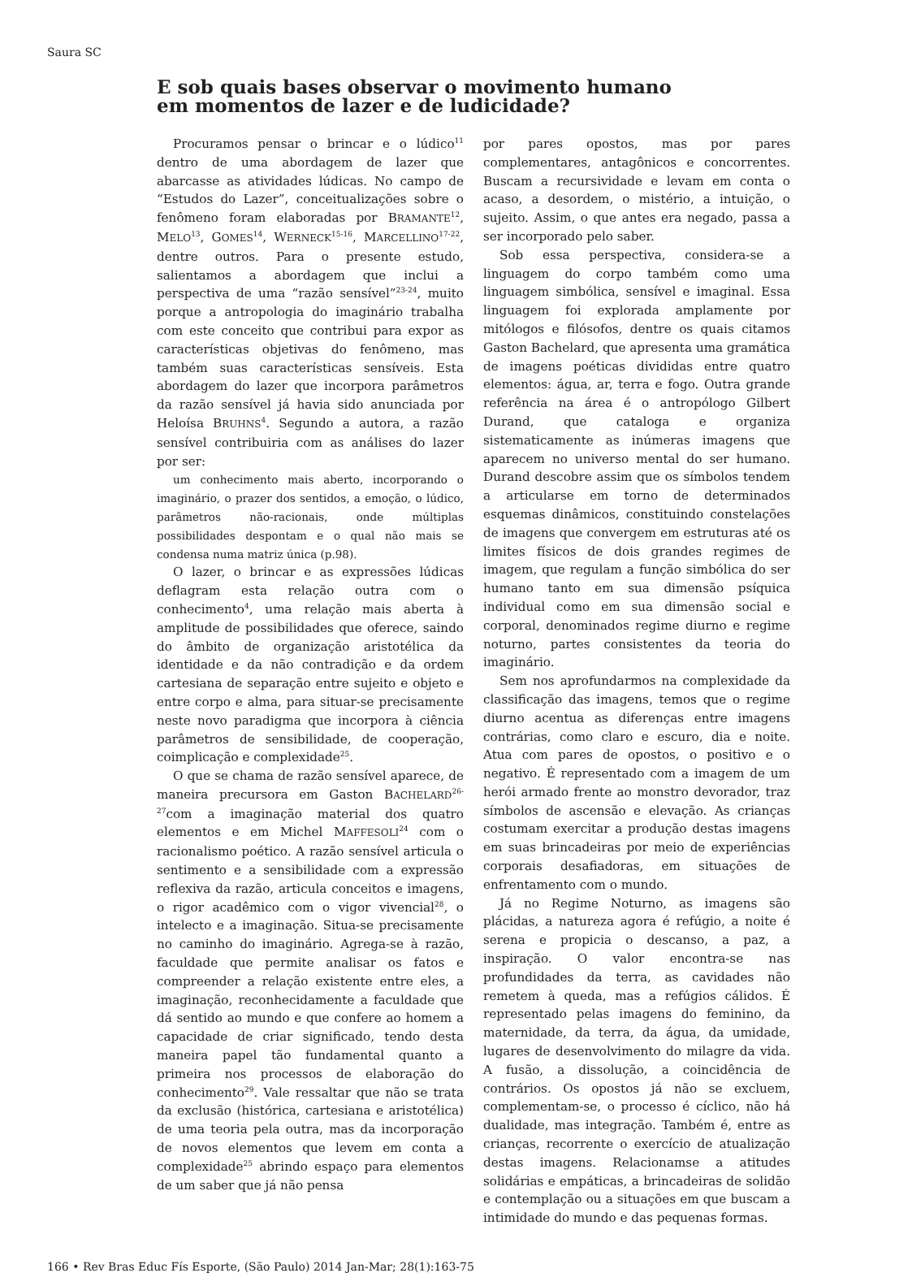Saura SC
E sob quais bases observar o movimento humano
em momentos de lazer e de ludicidade?
Procuramos pensar o brincar e o lúdico<sup>11</sup> dentro de uma abordagem de lazer que abarcasse as atividades lúdicas. No campo de “Estudos do Lazer”, conceitualizações sobre o fenômeno foram elaboradas por BRAMANTE<sup>12</sup>, MELO<sup>13</sup>, GOMES<sup>14</sup>, WERNECK<sup>15-16</sup>, MARCELLINO<sup>17-22</sup>, dentre outros. Para o presente estudo, salientamos a abordagem que inclui a perspectiva de uma “razão sensível”<sup>23-24</sup>, muito porque a antropologia do imaginário trabalha com este conceito que contribui para expor as características objetivas do fenômeno, mas também suas características sensíveis. Esta abordagem do lazer que incorpora parâmetros da razão sensível já havia sido anunciada por Heloísa BRUHNS<sup>4</sup>. Segundo a autora, a razão sensível contribuiria com as análises do lazer por ser:
um conhecimento mais aberto, incorporando o imaginário, o prazer dos sentidos, a emoção, o lúdico, parâmetros não-racionais, onde múltiplas possibilidades despontam e o qual não mais se condensa numa matriz única (p.98).
O lazer, o brincar e as expressões lúdicas deflagram esta relação outra com o conhecimento<sup>4</sup>, uma relação mais aberta à amplitude de possibilidades que oferece, saindo do âmbito de organização aristotélica da identidade e da não contradição e da ordem cartesiana de separação entre sujeito e objeto e entre corpo e alma, para situar-se precisamente neste novo paradigma que incorpora à ciência parâmetros de sensibilidade, de cooperação, coimplicação e complexidade<sup>25</sup>.
O que se chama de razão sensível aparece, de maneira precursora em Gaston BACHELARD<sup>26-27</sup>com a imaginação material dos quatro elementos e em Michel MAFFESOLI<sup>24</sup> com o racionalismo poético. A razão sensível articula o sentimento e a sensibilidade com a expressão reflexiva da razão, articula conceitos e imagens, o rigor acadêmico com o vigor vivencial<sup>28</sup>, o intelecto e a imaginação. Situa-se precisamente no caminho do imaginário. Agrega-se à razão, faculdade que permite analisar os fatos e compreender a relação existente entre eles, a imaginação, reconhecidamente a faculdade que dá sentido ao mundo e que confere ao homem a capacidade de criar significado, tendo desta maneira papel tão fundamental quanto a primeira nos processos de elaboração do conhecimento<sup>29</sup>. Vale ressaltar que não se trata da exclusão (histórica, cartesiana e aristotélica) de uma teoria pela outra, mas da incorporação de novos elementos que levem em conta a complexidade<sup>25</sup> abrindo espaço para elementos de um saber que já não pensa
por pares opostos, mas por pares complementares, antagônicos e concorrentes. Buscam a recursividade e levam em conta o acaso, a desordem, o mistério, a intuição, o sujeito. Assim, o que antes era negado, passa a ser incorporado pelo saber.
Sob essa perspectiva, considera-se a linguagem do corpo também como uma linguagem simbólica, sensível e imaginal. Essa linguagem foi explorada amplamente por mitólogos e filósofos, dentre os quais citamos Gaston Bachelard, que apresenta uma gramática de imagens poéticas divididas entre quatro elementos: água, ar, terra e fogo. Outra grande referência na área é o antropólogo Gilbert Durand, que cataloga e organiza sistematicamente as inúmeras imagens que aparecem no universo mental do ser humano. Durand descobre assim que os símbolos tendem a articularse em torno de determinados esquemas dinâmicos, constituindo constelações de imagens que convergem em estruturas até os limites físicos de dois grandes regimes de imagem, que regulam a função simbólica do ser humano tanto em sua dimensão psíquica individual como em sua dimensão social e corporal, denominados regime diurno e regime noturno, partes consistentes da teoria do imaginário.
Sem nos aprofundarmos na complexidade da classificação das imagens, temos que o regime diurno acentua as diferenças entre imagens contrárias, como claro e escuro, dia e noite. Atua com pares de opostos, o positivo e o negativo. É representado com a imagem de um herói armado frente ao monstro devorador, traz símbolos de ascensão e elevação. As crianças costumam exercitar a produção destas imagens em suas brincadeiras por meio de experiências corporais desafiadoras, em situações de enfrentamento com o mundo.
Já no Regime Noturno, as imagens são plácidas, a natureza agora é refúgio, a noite é serena e propicia o descanso, a paz, a inspiração. O valor encontra-se nas profundidades da terra, as cavidades não remetem à queda, mas a refúgios cálidos. É representado pelas imagens do feminino, da maternidade, da terra, da água, da umidade, lugares de desenvolvimento do milagre da vida. A fusão, a dissolução, a coincidência de contrários. Os opostos já não se excluem, complementam-se, o processo é cíclico, não há dualidade, mas integração. Também é, entre as crianças, recorrente o exercício de atualização destas imagens. Relacionamse a atitudes solidárias e empáticas, a brincadeiras de solidão e contemplação ou a situações em que buscam a intimidade do mundo e das pequenas formas.
166 • Rev Bras Educ Fís Esporte, (São Paulo) 2014 Jan-Mar; 28(1):163-75